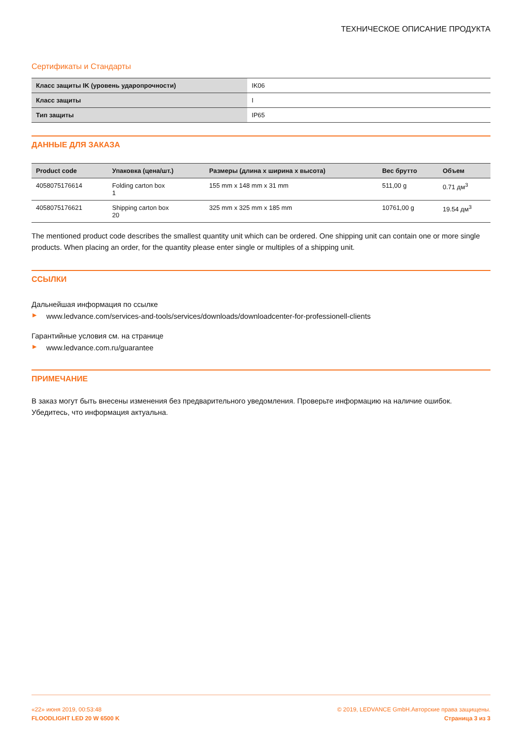ТЕХНИЧЕСКОЕ ОПИСАНИЕ ПРОДУКТА
Сертификаты и Стандарты
| Класс защиты IK (уровень ударопрочности) | IK06 |
| Класс защиты | I |
| Тип защиты | IP65 |
ДАННЫЕ ДЛЯ ЗАКАЗА
| Product code | Упаковка (цена/шт.) | Размеры (длина x ширина x высота) | Вес брутто | Объем |
| --- | --- | --- | --- | --- |
| 4058075176614 | Folding carton box 1 | 155 mm x 148 mm x 31 mm | 511,00 g | 0.71 дм<sup>3</sup> |
| 4058075176621 | Shipping carton box 20 | 325 mm x 325 mm x 185 mm | 10761,00 g | 19.54 дм<sup>3</sup> |
The mentioned product code describes the smallest quantity unit which can be ordered. One shipping unit can contain one or more single products. When placing an order, for the quantity please enter single or multiples of a shipping unit.
ССЫЛКИ
Дальнейшая информация по ссылке
▶ www.ledvance.com/services-and-tools/services/downloads/downloadcenter-for-professionell-clients
Гарантийные условия см. на странице
▶ www.ledvance.com.ru/guarantee
ПРИМЕЧАНИЕ
В заказ могут быть внесены изменения без предварительного уведомления. Проверьте информацию на наличие ошибок. Убедитесь, что информация актуальна.
«22» июня 2019, 00:53:48
FLOODLIGHT LED 20 W 6500 K
© 2019, LEDVANCE GmbH.Авторские права защищены.
Страница 3 из 3